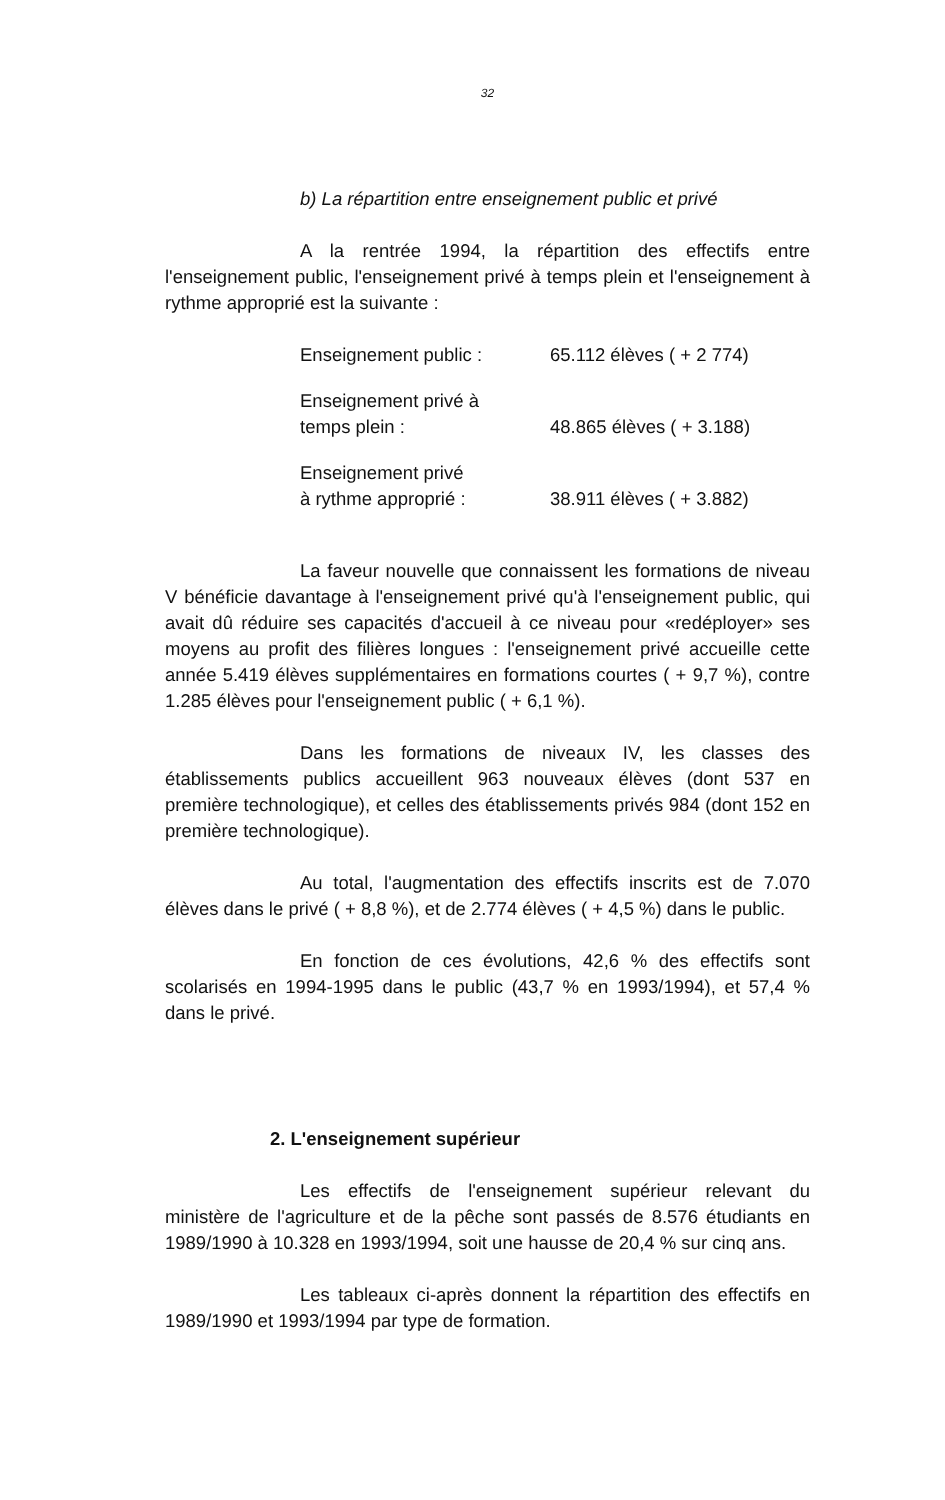32
b) La répartition entre enseignement public et privé
A la rentrée 1994, la répartition des effectifs entre l'enseignement public, l'enseignement privé à temps plein et l'enseignement à rythme approprié est la suivante :
| Enseignement public : | 65.112 élèves ( + 2 774) |
| Enseignement privé à temps plein : | 48.865 élèves ( + 3.188) |
| Enseignement privé à rythme approprié : | 38.911 élèves ( + 3.882) |
La faveur nouvelle que connaissent les formations de niveau V bénéficie davantage à l'enseignement privé qu'à l'enseignement public, qui avait dû réduire ses capacités d'accueil à ce niveau pour «redéployer» ses moyens au profit des filières longues : l'enseignement privé accueille cette année 5.419 élèves supplémentaires en formations courtes ( + 9,7 %), contre 1.285 élèves pour l'enseignement public ( + 6,1 %).
Dans les formations de niveaux IV, les classes des établissements publics accueillent 963 nouveaux élèves (dont 537 en première technologique), et celles des établissements privés 984 (dont 152 en première technologique).
Au total, l'augmentation des effectifs inscrits est de 7.070 élèves dans le privé ( + 8,8 %), et de 2.774 élèves ( + 4,5 %) dans le public.
En fonction de ces évolutions, 42,6 % des effectifs sont scolarisés en 1994-1995 dans le public (43,7 % en 1993/1994), et 57,4 % dans le privé.
2. L'enseignement supérieur
Les effectifs de l'enseignement supérieur relevant du ministère de l'agriculture et de la pêche sont passés de 8.576 étudiants en 1989/1990 à 10.328 en 1993/1994, soit une hausse de 20,4 % sur cinq ans.
Les tableaux ci-après donnent la répartition des effectifs en 1989/1990 et 1993/1994 par type de formation.